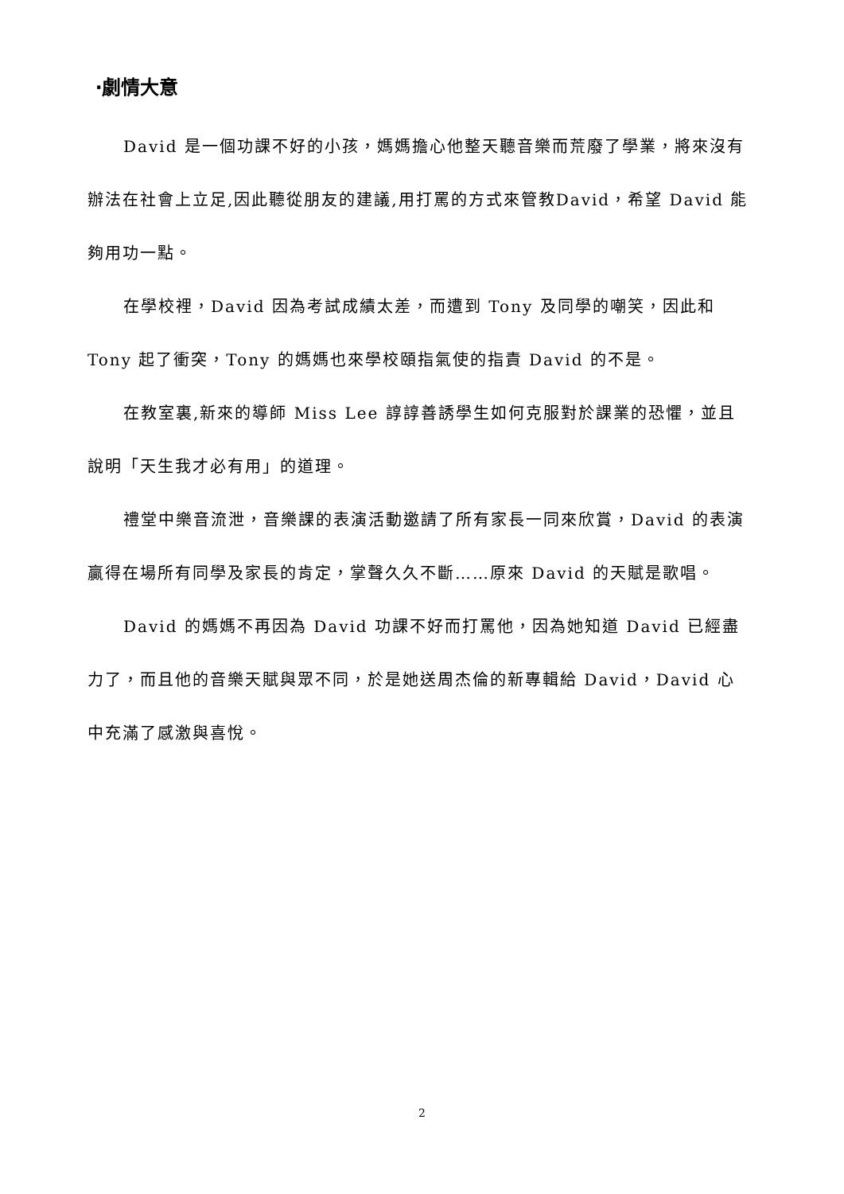‧劇情大意
David 是一個功課不好的小孩，媽媽擔心他整天聽音樂而荒廢了學業，將來沒有辦法在社會上立足,因此聽從朋友的建議,用打罵的方式來管教David，希望 David 能夠用功一點。
在學校裡，David 因為考試成績太差，而遭到 Tony 及同學的嘲笑，因此和 Tony 起了衝突，Tony 的媽媽也來學校頤指氣使的指責 David 的不是。
在教室裏,新來的導師 Miss Lee 諄諄善誘學生如何克服對於課業的恐懼，並且說明「天生我才必有用」的道理。
禮堂中樂音流泄，音樂課的表演活動邀請了所有家長一同來欣賞，David 的表演贏得在場所有同學及家長的肯定，掌聲久久不斷……原來 David 的天賦是歌唱。
David 的媽媽不再因為 David 功課不好而打罵他，因為她知道 David 已經盡力了，而且他的音樂天賦與眾不同，於是她送周杰倫的新專輯給 David，David 心中充滿了感激與喜悅。
2